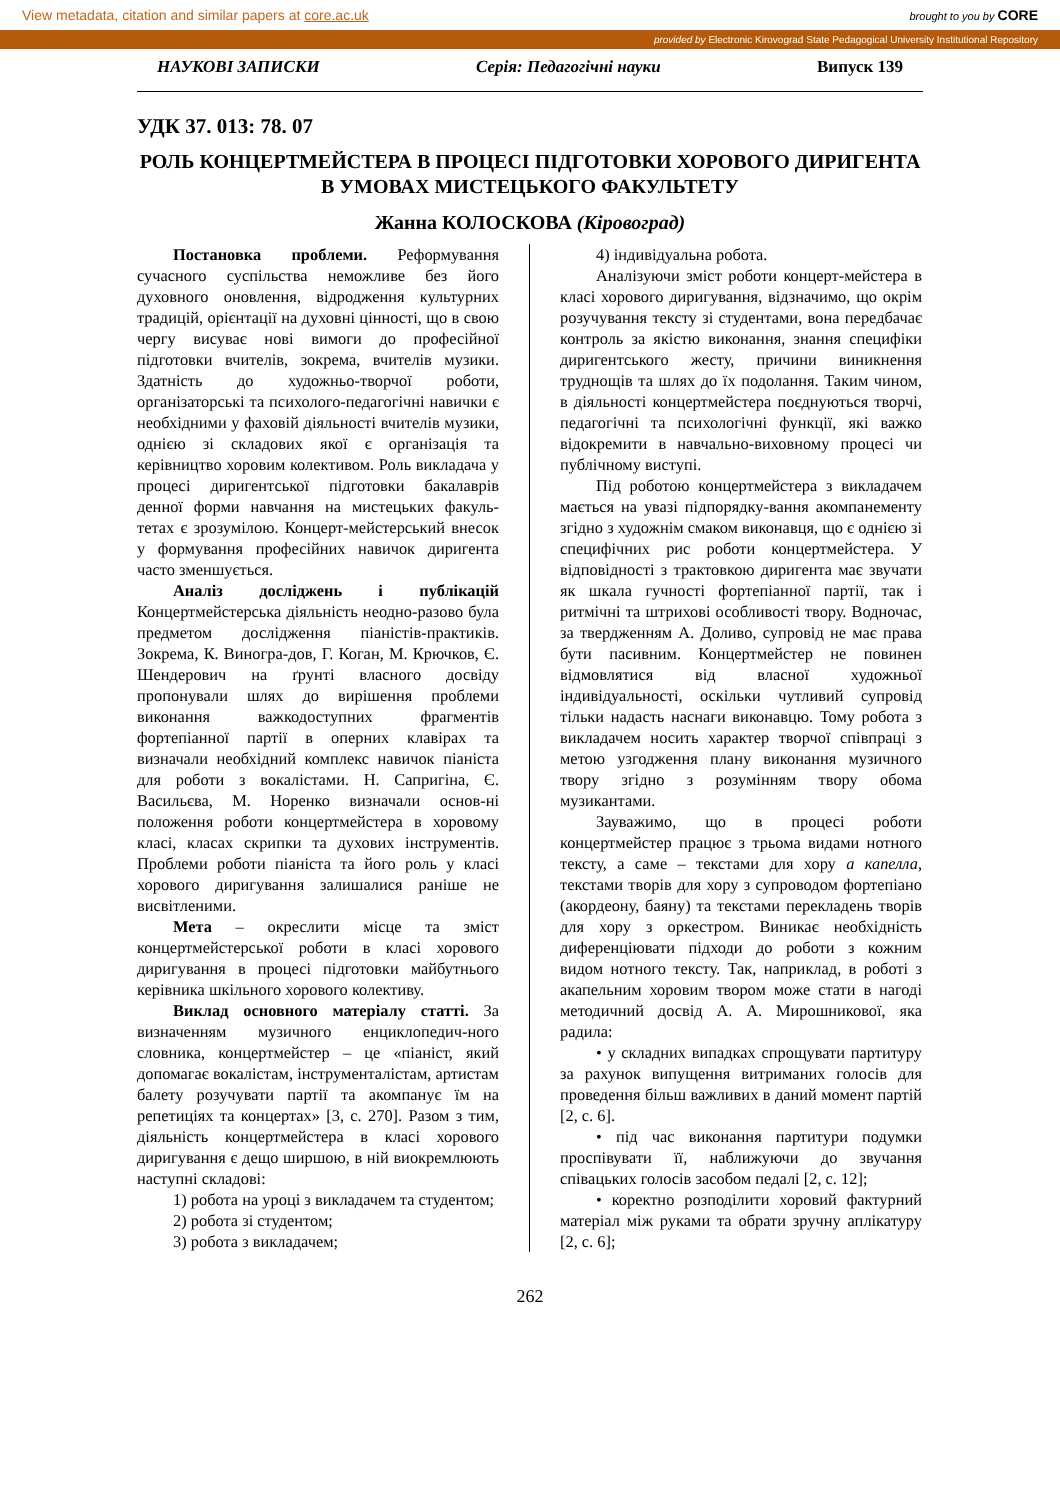View metadata, citation and similar papers at core.ac.uk brought to you by CORE
provided by Electronic Kirovograd State Pedagogical University Institutional Repository
НАУКОВІ ЗАПИСКИ Серія: Педагогічні науки Випуск 139
УДК 37. 013: 78. 07
РОЛЬ КОНЦЕРТМЕЙСТЕРА В ПРОЦЕСІ ПІДГОТОВКИ ХОРОВОГО ДИРИГЕНТА В УМОВАХ МИСТЕЦЬКОГО ФАКУЛЬТЕТУ
Жанна КОЛОСКОВА (Кіровоград)
Постановка проблеми. Реформування сучасного суспільства неможливе без його духовного оновлення, відродження культурних традицій, орієнтації на духовні цінності, що в свою чергу висуває нові вимоги до професійної підготовки вчителів, зокрема, вчителів музики. Здатність до художньо-творчої роботи, організаторські та психолого-педагогічні навички є необхідними у фаховій діяльності вчителів музики, однією зі складових якої є організація та керівництво хоровим колективом. Роль викладача у процесі диригентської підготовки бакалаврів денної форми навчання на мистецьких факуль-тетах є зрозумілою. Концерт-мейстерський внесок у формування професійних навичок диригента часто зменшується.
Аналіз досліджень і публікацій Концертмейстерська діяльність неодно-разово була предметом дослідження піаністів-практиків. Зокрема, К. Виногра-дов, Г. Коган, М. Крючков, Є. Шендерович на ґрунті власного досвіду пропонували шлях до вирішення проблеми виконання важкодоступних фрагментів фортепіанної партії в оперних клавірах та визначали необхідний комплекс навичок піаніста для роботи з вокалістами. Н. Сапригіна, Є. Васильєва, М. Норенко визначали основ-ні положення роботи концертмейстера в хоровому класі, класах скрипки та духових інструментів. Проблеми роботи піаніста та його роль у класі хорового диригування залишалися раніше не висвітленими.
Мета – окреслити місце та зміст концертмейстерської роботи в класі хорового диригування в процесі підготовки майбутнього керівника шкільного хорового колективу.
Виклад основного матеріалу статті. За визначенням музичного енциклопедич-ного словника, концертмейстер – це «піаніст, який допомагає вокалістам, інструменталістам, артистам балету розучувати партії та акомпанує їм на репетиціях та концертах» [3, с. 270]. Разом з тим, діяльність концертмейстера в класі хорового диригування є дещо ширшою, в ній виокремлюють наступні складові:
1) робота на уроці з викладачем та студентом;
2) робота зі студентом;
3) робота з викладачем;
4) індивідуальна робота.
Аналізуючи зміст роботи концерт-мейстера в класі хорового диригування, відзначимо, що окрім розучування тексту зі студентами, вона передбачає контроль за якістю виконання, знання специфіки диригентського жесту, причини виникнення труднощів та шлях до їх подолання. Таким чином, в діяльності концертмейстера поєднуються творчі, педагогічні та психологічні функції, які важко відокремити в навчально-виховному процесі чи публічному виступі.
Під роботою концертмейстера з викладачем мається на увазі підпорядку-вання акомпанементу згідно з художнім смаком виконавця, що є однією зі специфічних рис роботи концертмейстера. У відповідності з трактовкою диригента має звучати як шкала гучності фортепіанної партії, так і ритмічні та штрихові особливості твору. Водночас, за твердженням А. Доливо, супровід не має права бути пасивним. Концертмейстер не повинен відмовлятися від власної художньої індивідуальності, оскільки чутливий супровід тільки надасть наснаги виконавцю. Тому робота з викладачем носить характер творчої співпраці з метою узгодження плану виконання музичного твору згідно з розумінням твору обома музикантами.
Зауважимо, що в процесі роботи концертмейстер працює з трьома видами нотного тексту, а саме – текстами для хору a капелла, текстами творів для хору з супроводом фортепіано (акордеону, баяну) та текстами перекладень творів для хору з оркестром. Виникає необхідність диференціювати підходи до роботи з кожним видом нотного тексту. Так, наприклад, в роботі з акапельним хоровим твором може стати в нагоді методичний досвід А. А. Мирошникової, яка радила:
• у складних випадках спрощувати партитуру за рахунок випущення витриманих голосів для проведення більш важливих в даний момент партій [2, с. 6].
• під час виконання партитури подумки проспівувати її, наближуючи до звучання співацьких голосів засобом педалі [2, с. 12];
• коректно розподілити хоровий фактурний матеріал між руками та обрати зручну аплікатуру [2, с. 6];
262